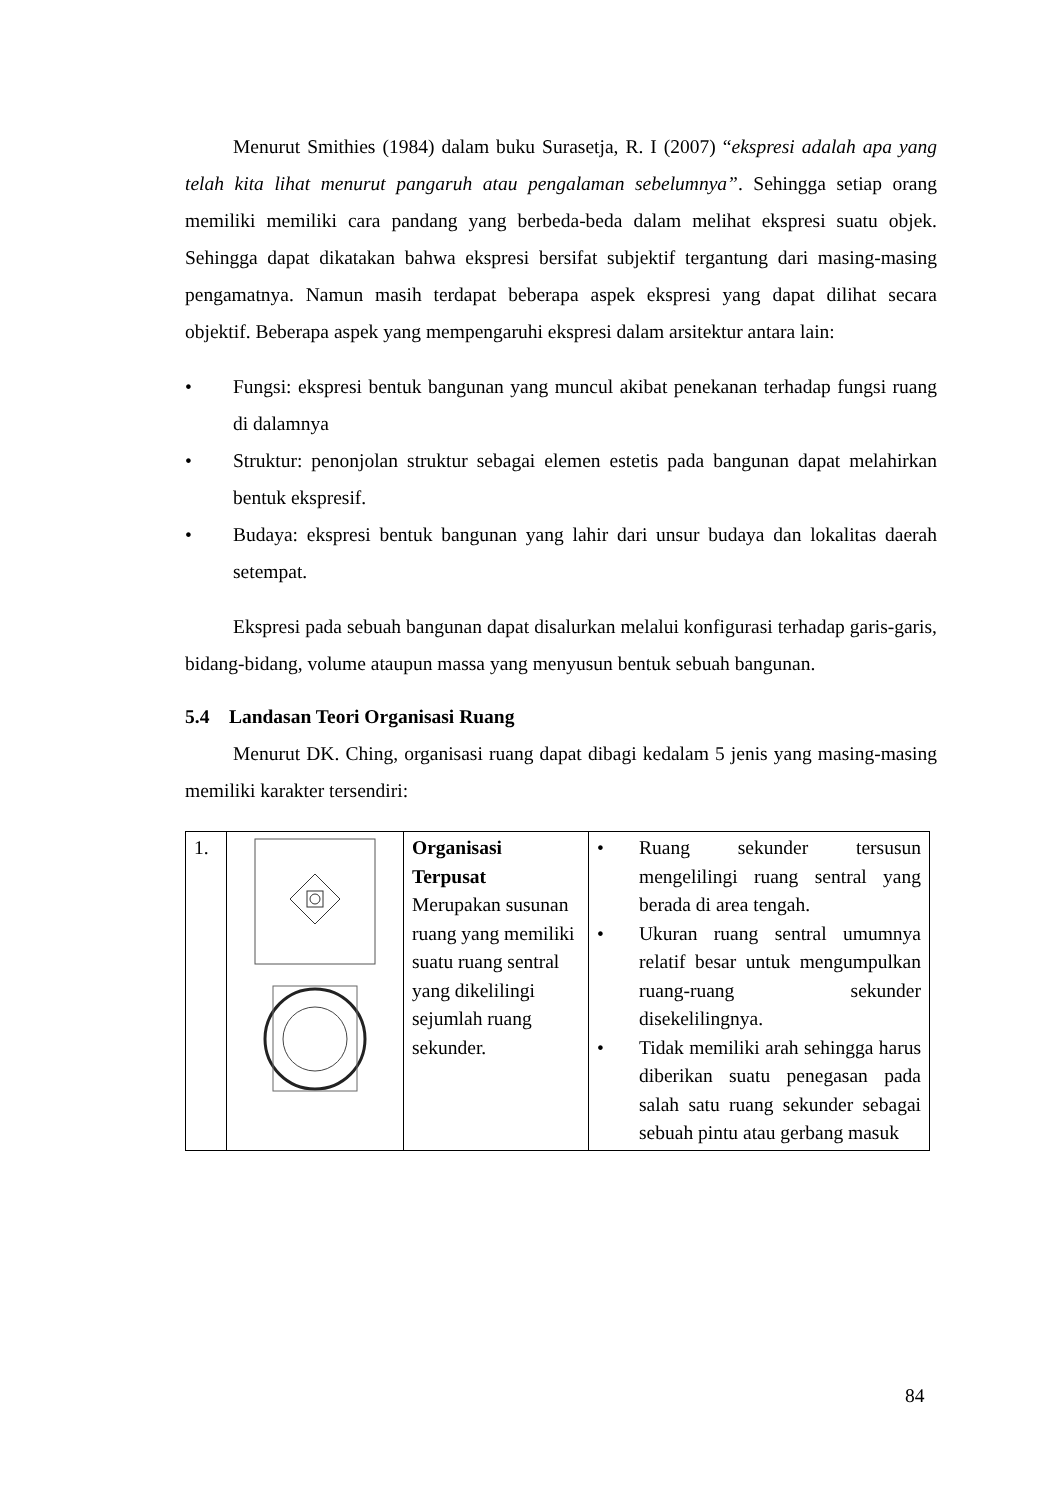Menurut Smithies (1984) dalam buku Surasetja, R. I (2007) “ekspresi adalah apa yang telah kita lihat menurut pangaruh atau pengalaman sebelumnya”. Sehingga setiap orang memiliki memiliki cara pandang yang berbeda-beda dalam melihat ekspresi suatu objek. Sehingga dapat dikatakan bahwa ekspresi bersifat subjektif tergantung dari masing-masing pengamatnya. Namun masih terdapat beberapa aspek ekspresi yang dapat dilihat secara objektif. Beberapa aspek yang mempengaruhi ekspresi dalam arsitektur antara lain:
• Fungsi: ekspresi bentuk bangunan yang muncul akibat penekanan terhadap fungsi ruang di dalamnya
• Struktur: penonjolan struktur sebagai elemen estetis pada bangunan dapat melahirkan bentuk ekspresif.
• Budaya: ekspresi bentuk bangunan yang lahir dari unsur budaya dan lokalitas daerah setempat.
Ekspresi pada sebuah bangunan dapat disalurkan melalui konfigurasi terhadap garis-garis, bidang-bidang, volume ataupun massa yang menyusun bentuk sebuah bangunan.
5.4 Landasan Teori Organisasi Ruang
Menurut DK. Ching, organisasi ruang dapat dibagi kedalam 5 jenis yang masing-masing memiliki karakter tersendiri:
| 1. | | Organisasi Terpusat Merupakan susunan ruang yang memiliki suatu ruang sentral yang dikelilingi sejumlah ruang sekunder. | • Ruang sekunder tersusun mengelilingi ruang sentral yang berada di area tengah. • Ukuran ruang sentral umumnya relatif besar untuk mengumpulkan ruang-ruang sekunder disekelilingnya. • Tidak memiliki arah sehingga harus diberikan suatu penegasan pada salah satu ruang sekunder sebagai sebuah pintu atau gerbang masuk |
84